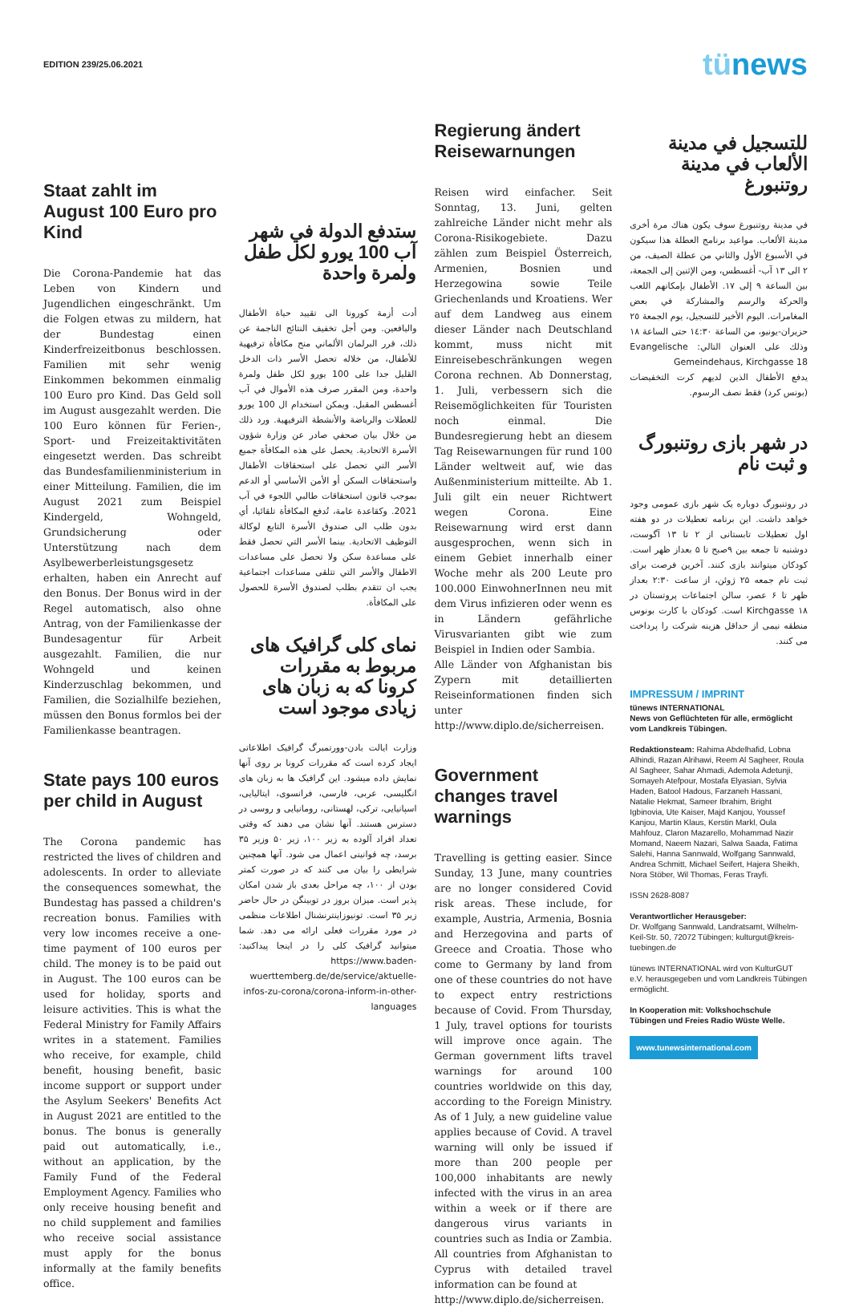EDITION 239/25.06.2021
tünews
Staat zahlt im August 100 Euro pro Kind
Die Corona-Pandemie hat das Leben von Kindern und Jugendlichen eingeschränkt. Um die Folgen etwas zu mildern, hat der Bundestag einen Kinderfreizeitbonus beschlossen. Familien mit sehr wenig Einkommen bekommen einmalig 100 Euro pro Kind. Das Geld soll im August ausgezahlt werden. Die 100 Euro können für Ferien-, Sport- und Freizeitaktivitäten eingesetzt werden. Das schreibt das Bundesfamilienministerium in einer Mitteilung. Familien, die im August 2021 zum Beispiel Kindergeld, Wohngeld, Grundsicherung oder Unterstützung nach dem Asylbewerberleistungsgesetz erhalten, haben ein Anrecht auf den Bonus. Der Bonus wird in der Regel automatisch, also ohne Antrag, von der Familienkasse der Bundesagentur für Arbeit ausgezahlt. Familien, die nur Wohngeld und keinen Kinderzuschlag bekommen, und Familien, die Sozialhilfe beziehen, müssen den Bonus formlos bei der Familienkasse beantragen.
State pays 100 euros per child in August
The Corona pandemic has restricted the lives of children and adolescents. In order to alleviate the consequences somewhat, the Bundestag has passed a children's recreation bonus. Families with very low incomes receive a one-time payment of 100 euros per child. The money is to be paid out in August. The 100 euros can be used for holiday, sports and leisure activities. This is what the Federal Ministry for Family Affairs writes in a statement. Families who receive, for example, child benefit, housing benefit, basic income support or support under the Asylum Seekers' Benefits Act in August 2021 are entitled to the bonus. The bonus is generally paid out automatically, i.e., without an application, by the Family Fund of the Federal Employment Agency. Families who only receive housing benefit and no child supplement and families who receive social assistance must apply for the bonus informally at the family benefits office.
ستدفع الدولة في شهر آب 100 يورو لكل طفل ولمرة واحدة
أدت أزمة كورونا الى تقييد حياة الأطفال واليافعين. ومن أجل تخفيف النتائج الناجمة عن ذلك، قرر البرلمان الألماني منح مكافأة ترفيهية للأطفال، من خلاله تحصل الأسر ذات الدخل القليل جدا على 100 يورو لكل طفل ولمرة واحدة، ومن المقرر صرف هذه الأموال في آب أغسطس المقبل. ويمكن استخدام ال 100 يورو للعطلات والرياضة والأنشطة الترفيهية. ورد ذلك من خلال بيان صحفي صادر عن وزارة شؤون الأسرة الاتحادية. يحصل على هذه المكافأة جميع الأسر التي تحصل على استحقاقات الأطفال واستحقاقات السكن أو الأمن الأساسي أو الدعم بموجب قانون استحقاقات طالبي اللجوء في آب 2021. وكقاعدة عامة، تُدفع المكافأة تلقائيا، أي بدون طلب الى صندوق الأسرة التابع لوكالة التوظيف الاتحادية. بينما الأسر التي تحصل فقط على مساعدة سكن ولا تحصل على مساعدات الاطفال والأسر التي تتلقى مساعدات اجتماعية يجب ان تتقدم بطلب لصندوق الأسرة للحصول على المكافأة.
نمای کلی گرافیک های مربوط به مقررات کرونا که به زبان های زیادی موجود است
وزارت ایالت بادن-وورتمبرگ گرافیک اطلاعاتی ایجاد کرده است که مقررات کرونا بر روی آنها نمایش داده میشود. این گرافیک ها به زبان های انگلیسی، عربی، فارسی، فرانسوی، ایتالیایی، اسپانیایی، ترکی، لهستانی، رومانیایی و روسی در دسترس هستند. آنها نشان می دهند که وقتی تعداد افراد آلوده به زیر ۱۰۰، زیر ۵۰ وزیر ۳۵ برسد، چه قوانینی اعمال می شود. آنها همچنین شرایطی را بیان می کنند که در صورت کمتر بودن از ۱۰۰، چه مراحل بعدی باز شدن امکان پذیر است. میزان بروز در توبینگن در حال حاضر زیر ۳۵ است. تونیوزاینترنشنال اطلاعات منظمی در مورد مقررات فعلی ارائه می دهد. شما میتوانید گرافیک کلی را در اینجا پیداکنید: https://www.baden-wuerttemberg.de/de/service/aktuelle-infos-zu-corona/corona-inform-in-other-languages
Regierung ändert Reisewarnungen
Reisen wird einfacher. Seit Sonntag, 13. Juni, gelten zahlreiche Länder nicht mehr als Corona-Risikogebiete. Dazu zählen zum Beispiel Österreich, Armenien, Bosnien und Herzegowina sowie Teile Griechenlands und Kroatiens. Wer auf dem Landweg aus einem dieser Länder nach Deutschland kommt, muss nicht mit Einreisebeschränkungen wegen Corona rechnen. Ab Donnerstag, 1. Juli, verbessern sich die Reisemöglichkeiten für Touristen noch einmal. Die Bundesregierung hebt an diesem Tag Reisewarnungen für rund 100 Länder weltweit auf, wie das Außenministerium mitteilte. Ab 1. Juli gilt ein neuer Richtwert wegen Corona. Eine Reisewarnung wird erst dann ausgesprochen, wenn sich in einem Gebiet innerhalb einer Woche mehr als 200 Leute pro 100.000 EinwohnerInnen neu mit dem Virus infizieren oder wenn es in Ländern gefährliche Virusvarianten gibt wie zum Beispiel in Indien oder Sambia.
Alle Länder von Afghanistan bis Zypern mit detaillierten Reiseinformationen finden sich unter http://www.diplo.de/sicherreisen.
Government changes travel warnings
Travelling is getting easier. Since Sunday, 13 June, many countries are no longer considered Covid risk areas. These include, for example, Austria, Armenia, Bosnia and Herzegovina and parts of Greece and Croatia. Those who come to Germany by land from one of these countries do not have to expect entry restrictions because of Covid. From Thursday, 1 July, travel options for tourists will improve once again. The German government lifts travel warnings for around 100 countries worldwide on this day, according to the Foreign Ministry. As of 1 July, a new guideline value applies because of Covid. A travel warning will only be issued if more than 200 people per 100,000 inhabitants are newly infected with the virus in an area within a week or if there are dangerous virus variants in countries such as India or Zambia.
All countries from Afghanistan to Cyprus with detailed travel information can be found at
http://www.diplo.de/sicherreisen.
للتسجيل في مدينة الألعاب في مدينة روتنبورغ
في مدينة روتنبورغ سوف يكون هناك مرة أخرى مدينة الألعاب. مواعيد برنامج العطلة هذا سيكون في الأسبوع الأول والثاني من عطلة الصيف، من ٢ الى ١٣ آب- أغسطس، ومن الإثنين إلى الجمعة، بين الساعة ٩ إلى ١٧. الأطفال بإمكانهم اللعب والحركة والرسم والمشاركة في بعض المغامرات. اليوم الأخير للتسجيل، يوم الجمعة ٢٥ حزيران-يونيو، من الساعة ١٤:٣٠ حتى الساعة ١٨ وذلك على العنوان التالي: Evangelische Gemeindehaus, Kirchgasse 18
يدفع الأطفال الذين لديهم كرت التخفيضات (بونس كرد) فقط نصف الرسوم.
در شهر بازی روتنبورگ و ثبت نام
در روتنبورگ دوباره یک شهر بازی عمومی وجود خواهد داشت. این برنامه تعطیلات در دو هفته اول تعطیلات تابستانی از ۲ تا ۱۳ آگوست، دوشنبه تا جمعه بین ۹صبح تا ۵ بعداز ظهر است. کودکان میتوانند بازی کنند. آخرین فرصت برای ثبت نام جمعه ۲۵ ژوئن، از ساعت ۲:۳۰ بعداز ظهر تا ۶ عصر، سالن اجتماعات پروتستان در Kirchgasse ۱۸ است. کودکان با کارت بونوس منطقه نیمی از حداقل هزینه شرکت را پرداخت می کنند.
IMPRESSUM / IMPRINT
tünews INTERNATIONAL
News von Geflüchteten für alle, ermöglicht vom Landkreis Tübingen.
Redaktionsteam: Rahima Abdelhafid, Lobna Alhindi, Razan Alrihawi, Reem Al Sagheer, Roula Al Sagheer, Sahar Ahmadi, Ademola Adetunji, Somayeh Atefpour, Mostafa Elyasian, Sylvia Haden, Batool Hadous, Farzaneh Hassani, Natalie Hekmat, Sameer Ibrahim, Bright Igbinovia, Ute Kaiser, Majd Kanjou, Youssef Kanjou, Martin Klaus, Kerstin Markl, Oula Mahfouz, Claron Mazarello, Mohammad Nazir Momand, Naeem Nazari, Salwa Saada, Fatima Salehi, Hanna Sannwald, Wolfgang Sannwald, Andrea Schmitt, Michael Seifert, Hajera Sheikh, Nora Stöber, Wil Thomas, Feras Trayfi.
ISSN 2628-8087
Verantwortlicher Herausgeber:
Dr. Wolfgang Sannwald, Landratsamt, Wilhelm-Keil-Str. 50, 72072 Tübingen; kulturgut@kreis-tuebingen.de
tünews INTERNATIONAL wird von KulturGUT e.V. herausgegeben und vom Landkreis Tübingen ermöglicht.
In Kooperation mit: Volkshochschule Tübingen und Freies Radio Wüste Welle.
www.tunewsinternational.com